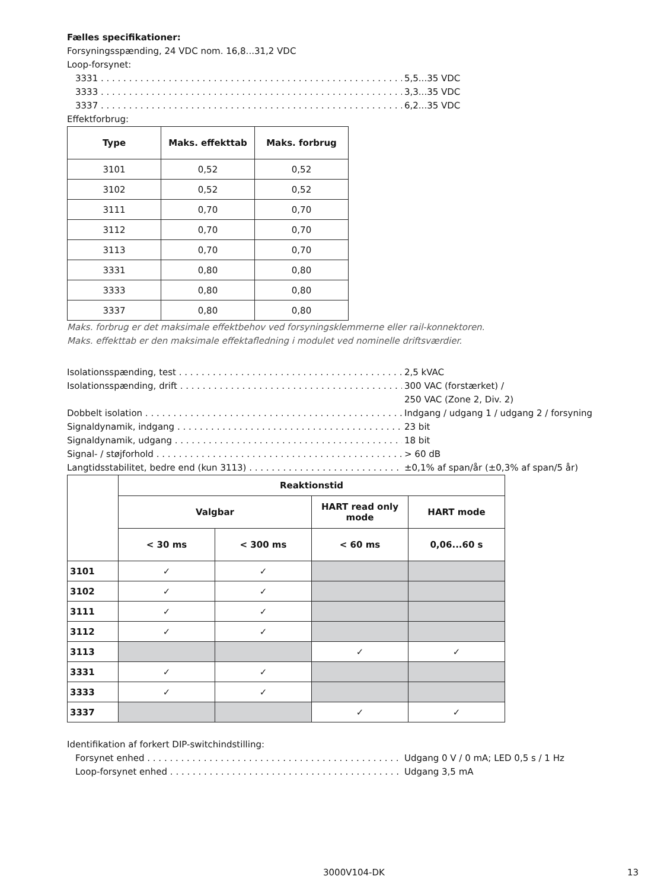Fælles specifikationer:
Forsyningsspænding, 24 VDC nom. 16,8...31,2 VDC
Loop-forsynet:
3331 5,5...35 VDC
3333 3,3...35 VDC
3337 6,2...35 VDC
Effektforbrug:
| Type | Maks. effekttab | Maks. forbrug |
| --- | --- | --- |
| 3101 | 0,52 | 0,52 |
| 3102 | 0,52 | 0,52 |
| 3111 | 0,70 | 0,70 |
| 3112 | 0,70 | 0,70 |
| 3113 | 0,70 | 0,70 |
| 3331 | 0,80 | 0,80 |
| 3333 | 0,80 | 0,80 |
| 3337 | 0,80 | 0,80 |
Maks. forbrug er det maksimale effektbehov ved forsyningsklemmerne eller rail-konnektoren.
Maks. effekttab er den maksimale effektafledning i modulet ved nominelle driftsværdier.
Isolationsspænding, test 2,5 kVAC
Isolationsspænding, drift 300 VAC (forstærket) /
250 VAC (Zone 2, Div. 2)
Dobbelt isolation Indgang / udgang 1 / udgang 2 / forsyning
Signaldynamik, indgang 23 bit
Signaldynamik, udgang 18 bit
Signal- / støjforhold > 60 dB
Langtidsstabilitet, bedre end (kun 3113) ±0,1% af span/år (±0,3% af span/5 år)
| | Reaktionstid | | | |
| --- | --- | --- | --- | --- |
| | Valgbar | | HART read only mode | HART mode |
| | < 30 ms | < 300 ms | < 60 ms | 0,06...60 s |
| 3101 | ✓ | ✓ | | |
| 3102 | ✓ | ✓ | | |
| 3111 | ✓ | ✓ | | |
| 3112 | ✓ | ✓ | | |
| 3113 | | | ✓ | ✓ |
| 3331 | ✓ | ✓ | | |
| 3333 | ✓ | ✓ | | |
| 3337 | | | ✓ | ✓ |
Identifikation af forkert DIP-switchindstilling:
Forsynet enhed Udgang 0 V / 0 mA; LED 0,5 s / 1 Hz
Loop-forsynet enhed Udgang 3,5 mA
3000V104-DK 13